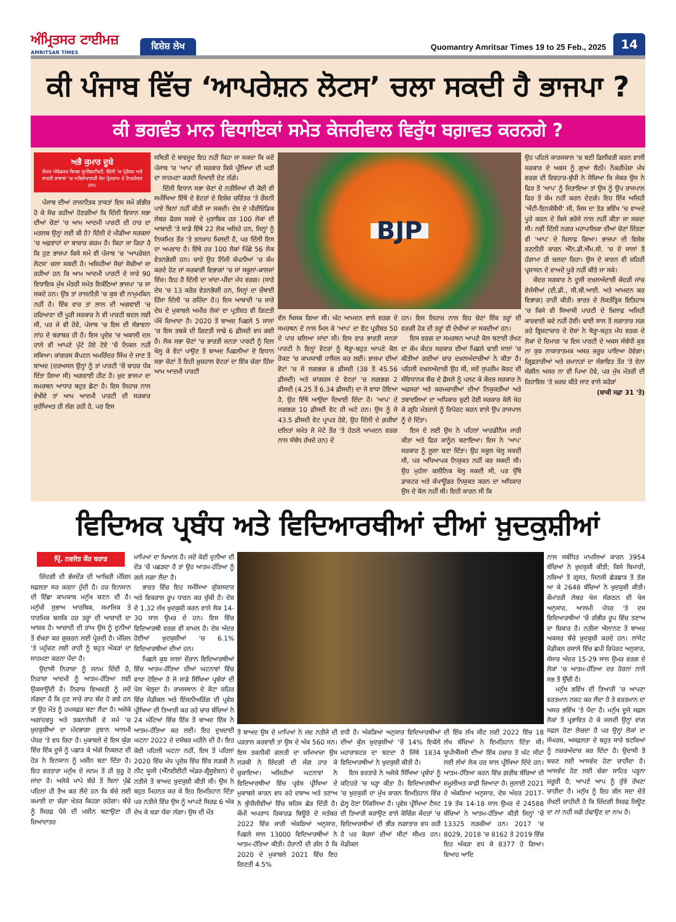ਅੰਮ੍ਰਿਤਸਰ ਟਾਈਮਜ਼
AMRITSAR TIMES
ਵਿਸ਼ੇਸ਼ ਲੇਖ
Quomantry Amritsar Times 19 to 25 Feb., 2025
14
ਕੀ ਪੰਜਾਬ ਵਿੱਚ ‘ਆਪਰੇਸ਼ਨ ਲੋਟਸ’ ਚਲਾ ਸਕਦੀ ਹੈ ਭਾਜਪਾ ?
ਕੀ ਭਗਵੰਤ ਮਾਨ ਵਿਧਾਇਕਾਂ ਸਮੇਤ ਕੇਜਰੀਵਾਲ ਵਿਰੁੱਧ ਬਗ਼ਾਵਤ ਕਰਨਗੇ ?
ਅਭੈ ਕੁਮਾਰ ਦੂਬੇ
ਲੇਖਕ ਅੰਬੇਡਕਰ ਵਿਸ਼ਵ ਯੂਨੀਵਰਸਿਟੀ, ਦਿੱਲੀ 'ਚ ਪ੍ਰੋਫੈਸਰ ਅਤੇ ਭਾਰਤੀ ਭਾਸ਼ਾਵਾਂ 'ਚ ਅਭਿਲੇਖਾਗਰੀ ਖੋਜ ਪ੍ਰੋਗਰਾਮ ਦੇ ਨਿਰਦੇਸ਼ਕ ਹਨ।
ਪੰਜਾਬ ਦੀਆਂ ਰਾਜਨੀਤਕ ਤਾਕਤਾਂ ਇਸ ਸਮੇਂ ਗੰਭੀਰ ਹੋ ਕੇ ਸੋਚ ਰਹੀਆਂ ਹੋਣਗੀਆਂ ਕਿ ਦਿੱਲੀ ਵਿਧਾਨ ਸਭਾ ਦੀਆਂ ਚੋਣਾਂ 'ਚ ਆਮ ਆਦਮੀ ਪਾਰਟੀ ਦੀ ਹਾਰ ਦਾ ਮਤਲਬ ਉਨ੍ਹਾਂ ਲਈ ਕੀ ਹੈ? ਦਿੱਲੀ ਦੇ ਮੀਡੀਆ ਸਰਕਲਾਂ 'ਚ ਅਫ਼ਵਾਹਾਂ ਦਾ ਬਾਜ਼ਾਰ ਗਰਮ ਹੈ। ਕਿਹਾ ਜਾ ਰਿਹਾ ਹੈ ਕਿ ਹੁਣ ਭਾਜਪਾ ਕਿਸੇ ਸਮੇਂ ਵੀ ਪੰਜਾਬ 'ਚ 'ਆਪਰੇਸ਼ਨ ਲੋਟਸ' ਚਲਾ ਸਕਦੀ ਹੈ। ਅਜਿਹੀਆਂ ਸੋਚਾਂ ਸੋਚੀਆਂ ਜਾ ਰਹੀਆਂ ਹਨ ਕਿ ਆਮ ਆਦਮੀ ਪਾਰਟੀ ਦੇ ਸਾਰੇ 90 ਵਿਧਾਇਕ ਮੁੱਖ ਮੰਤਰੀ ਸਮੇਤ ਇਕੱਠਿਆਂ ਭਾਜਪਾ 'ਚ ਜਾ ਸਕਦੇ ਹਨ। ਉਂਝ ਤਾਂ ਰਾਜਨੀਤੀ 'ਚ ਕੁਝ ਵੀ ਨਾਮੁਮਕਿਨ ਨਹੀਂ ਹੈ। ਇੱਕ ਵਾਰ ਤਾਂ ਲਾਲ ਦੀ ਅਗਵਾਈ 'ਚ ਹਰਿਆਣਾ ਦੀ ਪੂਰੀ ਸਰਕਾਰ ਨੇ ਵੀ ਪਾਰਟੀ ਬਦਲ ਲਈ ਸੀ, ਪਰ ਜੇ ਵੀ ਹੋਵੇ, ਪੰਜਾਬ 'ਚ ਇਸ ਦੀ ਸੰਭਾਵਨਾ ਨਾਂਹ ਦੇ ਬਰਾਬਰ ਹੀ ਹੈ। ਇਸ ਪ੍ਰਦੇਸ਼ 'ਚ ਅਕਾਲੀ ਦਲ ਹਾਲੇ ਵੀ ਆਪਣੇ ਪੁੱਟੇ ਹੋਏ ਟੋਏ 'ਚੋਂ ਨਿਕਲ ਨਹੀਂ ਸਕਿਆ। ਕਾਂਗਰਸ ਕੈਪਟਨ ਅਮਰਿੰਦਰ ਸਿੰਘ ਦੇ ਜਾਣ ਤੋਂ ਬਾਅਦ (ਦਰਅਸਲ ਉਨ੍ਹਾਂ ਨੂੰ ਤਾਂ ਪਾਰਟੀ 'ਚੋਂ ਬਾਹਰ ਧੱਕ ਦਿੱਤਾ ਗਿਆ ਸੀ) ਅਗਵਾਈ ਹੀਣ ਹੈ। ਖ਼ੁਦ ਭਾਜਪਾ ਦਾ ਸਮਰਥਨ ਆਧਾਰ ਬਹੁਤ ਛੋਟਾ ਹੈ। ਇਸ ਲਿਹਾਜ਼ ਨਾਲ ਵੇਖੀਏ ਤਾਂ ਆਮ ਆਦਮੀ ਪਾਰਟੀ ਦੀ ਸਰਕਾਰ ਸੁਰੱਖਿਅਤ ਹੀ ਲੱਗ ਰਹੀ ਹੈ, ਪਰ ਇਸ
ਸਥਿਤੀ ਦੇ ਬਾਵਜੂਦ ਇਹ ਨਹੀਂ ਕਿਹਾ ਜਾ ਸਕਦਾ ਕਿ ਕਦੋਂ ਪੰਜਾਬ 'ਚ 'ਆਪ' ਦੀ ਸਰਕਾਰ ਕਿਸੇ ਪ੍ਰੀਖਿਆ ਦੀ ਘੜੀ ਦਾ ਸਾਹਮਣਾ ਕਰਦੀ ਦਿਖਾਈ ਦੇਣ ਲੱਗੇ।
ਦਿੱਲੀ ਵਿਧਾਨ ਸਭਾ ਚੋਣਾਂ ਦੇ ਨਤੀਜਿਆਂ ਦੀ ਕੋਈ ਵੀ ਸਮੀਖਿਆ ਇੱਥੋਂ ਦੇ ਵੋਟਰਾਂ ਦੇ ਵਿਸ਼ੇਸ਼ ਚਰਿੱਤਰ 'ਤੇ ਰੌਸ਼ਨੀ ਪਾਏ ਬਿਨਾਂ ਨਹੀਂ ਕੀਤੀ ਜਾ ਸਕਦੀ। ਦੇਸ਼ ਦੇ ਪੀਰੀਓਡਿਕ ਲੇਬਰ ਫੋਰਸ ਸਰਵੇ ਦੇ ਮੁਤਾਬਿਕ ਹਰ 100 ਲੋਕਾਂ ਦੀ ਆਬਾਦੀ 'ਤੇ ਸਾਡੇ ਇੱਥੇ 22 ਲੋਕ ਅਜਿਹੇ ਹਨ, ਜਿਨ੍ਹਾਂ ਨੂੰ ਨਿਯਮਿਤ ਤੌਰ 'ਤੇ ਤਨਖ਼ਾਹ ਮਿਲਦੀ ਹੈ, ਪਰ ਦਿੱਲੀ ਇਸ ਦਾ ਅਪਵਾਦ ਹੈ। ਇੱਥੇ ਹਰ 100 ਲੋਕਾਂ ਪਿੱਛੇ 56 ਲੋਕ ਵੇਤਨਭੋਗੀ ਹਨ। ਚਾਹੇ ਉਹ ਨਿੱਜੀ ਕੰਪਨੀਆਂ 'ਚ ਕੰਮ ਕਰਦੇ ਹੋਣ ਜਾਂ ਸਰਕਾਰੀ ਵਿਭਾਗਾਂ 'ਚ ਜਾਂ ਸਕੂਲਾਂ-ਕਾਲਜਾਂ ਵਿੱਚ। ਇਹ ਹੈ ਦਿੱਲੀ ਦਾ ਖਾਂਦਾ-ਪੀਂਦਾ ਮੱਧ ਵਰਗ। (ਸਾਰੇ ਦੇਸ਼ 'ਚ 13 ਕਰੋੜ ਵੇਤਨਭੋਗੀ ਹਨ, ਜਿਨ੍ਹਾਂ ਦਾ ਚੌਥਾਈ ਹਿੱਸਾ ਦਿੱਲੀ 'ਚ ਰਹਿੰਦਾ ਹੈ।) ਇਸ ਆਬਾਦੀ 'ਚ ਸਾਰੇ ਦੇਸ਼ ਦੇ ਮੁਕਾਬਲੇ ਅਮੀਰ ਲੋਕਾਂ ਦਾ ਪ੍ਰਤੀਸ਼ਤ ਵੀ ਗਿਣਤੀ ਪੱਖੋਂ ਜ਼ਿਆਦਾ ਹੈ। 2020 ਤੋਂ ਬਾਅਦ ਪਿਛਲੇ 5 ਸਾਲਾਂ 'ਚ ਇਸ ਤਬਕੇ ਦੀ ਗਿਣਤੀ ਸਾਢੇ 6 ਫ਼ੀਸਦੀ ਵਧ ਗਈ ਹੈ। ਲੋਕ ਸਭਾ ਚੋਣਾਂ 'ਚ ਭਾਰਤੀ ਜਨਤਾ ਪਾਰਟੀ ਨੂੰ ਦਿਲ ਖੋਲ੍ਹ ਕੇ ਵੋਟਾਂ ਪਾਉਣ ਤੋਂ ਬਾਅਦ ਪਿਛਲੀਆਂ ਦੋ ਵਿਧਾਨ ਸਭਾ ਚੋਣਾਂ ਤੋਂ ਇਹੀ ਖ਼ੁਸ਼ਹਾਲ ਵੋਟਰਾਂ ਦਾ ਇੱਕ ਚੰਗਾ ਹਿੱਸਾ ਆਮ ਆਦਮੀ ਪਾਰਟੀ
BJP
ਉਹ ਪਹਿਲੇ ਕਾਰਜਕਾਲ 'ਚ ਬਣੀ ਡਿਲੀਵਰੀ ਕਰਨ ਵਾਲੀ ਸਰਕਾਰ ਦੇ ਅਕਸ ਨੂੰ ਗੁਆ ਬੈਠੀ। ਨੌਕਰੀਪੇਸ਼ਾ ਮੱਧ ਵਰਗ ਦੀ ਵਿਵਹਾਰ-ਬੁੱਧੀ ਨੇ ਸੋਚਿਆ ਕਿ ਜੇਕਰ ਉਸ ਨੇ ਫਿਰ ਤੋਂ 'ਆਪ' ਨੂੰ ਜਿਤਾਇਆ ਤਾਂ ਉਸ ਨੂੰ ਉਪ ਰਾਜਪਾਲ ਫਿਰ ਤੋਂ ਕੰਮ ਨਹੀਂ ਕਰਨ ਦੇਣਗੇ। ਇਹ ਇੱਕ ਅਜਿਹੀ 'ਐਂਟੀ-ਇਨਕੰਬੈਂਸੀ' ਸੀ, ਜਿਸ ਦਾ ਤੋੜ ਭਵਿੱਖ 'ਚ ਵਾਅਦੇ ਪੂਰੇ ਕਰਨ ਦੇ ਕਿਸੇ ਭਰੋਸੇ ਨਾਲ ਨਹੀਂ ਕੀਤਾ ਜਾ ਸਕਦਾ ਸੀ। ਨਵੀਂ ਦਿੱਲੀ ਨਗਰ ਮਹਾਪਾਲਿਕਾ ਦੀਆਂ ਚੋਣਾਂ ਜਿੱਤਣਾ ਵੀ 'ਆਪ' ਦੇ ਖ਼ਿਲਾਫ਼ ਗਿਆ। ਭਾਜਪਾ ਦੀ ਵਿਸ਼ੇਸ਼ ਰਣਨੀਤੀ ਕਾਰਨ ਐੱਨ.ਡੀ.ਐੱਮ.ਸੀ. 'ਚ ਦੋ ਸਾਲਾਂ ਤੋਂ ਹੰਗਾਮਾ ਹੀ ਚਲਦਾ ਰਿਹਾ। ਉਸ ਦੇ ਕਾਰਨ ਵੀ ਸ਼ਹਿਰੀ ਪ੍ਰਸ਼ਾਸਨ ਦੇ ਵਾਅਦੇ ਪੂਰੇ ਨਹੀਂ ਕੀਤੇ ਜਾ ਸਕੇ।
ਕੇਂਦਰ ਸਰਕਾਰ ਨੇ ਦੂਜੀ ਦਖ਼ਲਅੰਦਾਜ਼ੀ ਕੇਂਦਰੀ ਜਾਂਚ ਏਜੰਸੀਆਂ (ਈ.ਡੀ., ਸੀ.ਬੀ.ਆਈ. ਅਤੇ ਆਮਦਨ ਕਰ ਵਿਭਾਗ) ਰਾਹੀਂ ਕੀਤੀ। ਭਾਰਤ ਦੇ ਲੋਕਤੰਤ੍ਰਿਕ ਇਤਿਹਾਸ 'ਚ ਕਿਸੇ ਵੀ ਸਿਆਸੀ ਪਾਰਟੀ ਦੇ ਖ਼ਿਲਾਫ਼ ਅਜਿਹੀ ਕਾਰਵਾਈ ਕਦੇ ਨਹੀਂ ਹੋਈ। ਢਾਈ ਸਾਲ ਤੋਂ ਲਗਾਤਾਰ ਲਗ ਰਹੇ ਭ੍ਰਿਸ਼ਟਾਚਾਰ ਦੇ ਦੋਸ਼ਾਂ ਨੇ ਥੋੜ੍ਹਾ-ਬਹੁਤ ਮੱਧ ਵਰਗ ਦੇ ਲੋਕਾਂ ਦੇ ਦਿਮਾਗ 'ਚ ਇਸ ਪਾਰਟੀ ਦੇ ਅਕਸ ਸੰਬੰਧੀ ਕੁਝ ਨਾ ਕੁਝ ਨਾਕਾਰਾਤਮਕ ਅਸਰ ਜ਼ਰੂਰ ਪਾਇਆ ਹੋਵੇਗਾ। ਗ੍ਰਿਫ਼ਤਾਰੀਆਂ ਅਤੇ ਜ਼ਮਾਨਤਾਂ ਦਾ ਸੰਭਾਵਿਤ ਤੌਰ 'ਤੇ ਏਨਾ ਸੰਗੀਨ ਅਸਰ ਨਾ ਵੀ ਪਿਆ ਹੋਵੇ, ਪਰ ਮੁੱਖ ਮੰਤਰੀ ਦੀ ਰਿਹਾਇਸ਼ 'ਤੇ ਖ਼ਰਚ ਕੀਤੇ ਜਾਣ ਵਾਲੇ ਕਰੋੜਾਂ
(ਬਾਕੀ ਸਫ਼ਾ 31 'ਤੇ)
ਵੱਲ ਖਿਸਕ ਗਿਆ ਸੀ। ਘੱਟ ਆਮਦਨ ਵਾਲੇ ਵਰਗ ਦੇ ਸਮਰਥਨ ਦੇ ਨਾਲ ਮਿਲ ਕੇ 'ਆਪ' ਦਾ ਵੋਟ ਪ੍ਰਤੀਸ਼ਤ 50 ਦੇ ਪਾਰ ਚਲਿਆ ਜਾਂਦਾ ਸੀ। ਇਸ ਵਾਰ ਭਾਰਤੀ ਜਨਤਾ ਪਾਰਟੀ ਨੇ ਇਨ੍ਹਾਂ ਵੋਟਰਾਂ ਨੂੰ ਥੋੜ੍ਹਾ-ਬਹੁਤ ਆਪਣੇ ਕੋਲ ਰੋਕਣ 'ਚ ਕਾਮਯਾਬੀ ਹਾਸਿਲ ਕਰ ਲਈ। ਭਾਜਪਾ ਦੀਆਂ ਵੋਟਾਂ 'ਚ ਜੋ ਲਗਭਗ 8 ਫ਼ੀਸਦੀ (38 ਤੋਂ 45.56 ਫ਼ੀਸਦੀ) ਅਤੇ ਕਾਂਗਰਸ ਦੇ ਵੋਟਰਾਂ 'ਚ ਲਗਭਗ 2 ਫ਼ੀਸਦੀ (4.25 ਤੋਂ 6.34 ਫ਼ੀਸਦੀ) ਦਾ ਜੋ ਵਾਧਾ ਹੋਇਆ ਹੈ, ਉਹ ਇੱਥੋਂ ਆਉਂਦਾ ਦਿਖਾਈ ਦਿੰਦਾ ਹੈ। 'ਆਪ' ਦੇ ਲਗਭਗ 10 ਫ਼ੀਸਦੀ ਵੋਟ ਹੀ ਘਟੇ ਹਨ। ਉਸ ਨੂੰ ਜੋ 43.5 ਫ਼ੀਸਦੀ ਵੋਟ ਪ੍ਰਾਪਤ ਹੋਏ, ਉਹ ਦਿੱਲੀ ਦੇ ਗ਼ਰੀਬਾਂ ਦਲਿਤਾਂ ਸਮੇਤ ਜੋ ਮੋਟੇ ਤੌਰ 'ਤੇ ਹੇਠਲੇ ਆਮਦਨ ਵਰਗ ਨਾਲ ਸੰਬੰਧ ਰੱਖਦੇ ਹਨ) ਦੇ
ਹਨ। ਇਸ ਲਿਹਾਜ਼ ਨਾਲ ਇਹ ਚੋਣਾਂ ਇੱਕ ਤਰ੍ਹਾਂ ਦੀ ਵਰਗੀ ਹੋੜ ਦੀ ਤਰ੍ਹਾਂ ਵੀ ਦੇਖੀਆਂ ਜਾ ਸਕਦੀਆਂ ਹਨ।
ਇਸ ਵਰਗ ਦਾ ਸਮਰਥਨ ਆਪਣੇ ਕੋਲ ਬਣਾਈ ਰੱਖਣ ਦਾ ਕੰਮ ਕੇਂਦਰ ਸਰਕਾਰ ਦੀਆਂ ਪਿਛਲੇ ਢਾਈ ਸਾਲਾਂ 'ਚ ਕੀਤੀਆਂ ਗਈਆਂ ਚਾਰ ਦਖ਼ਲਅੰਦਾਜ਼ੀਆਂ ਨੇ ਕੀਤਾ ਹੈ। ਪਹਿਲੀ ਦਖ਼ਲਅੰਦਾਜ਼ੀ ਉਹ ਸੀ, ਜਦੋਂ ਸੁਪਰੀਮ ਕੋਰਟ ਦੀ ਸੰਵਿਧਾਨਕ ਬੈਂਚ ਦੇ ਫ਼ੈਸਲੇ ਨੂੰ ਪਲਟ ਕੇ ਕੇਂਦਰ ਸਰਕਾਰ ਨੇ ਅਫ਼ਸਰਾਂ ਅਤੇ ਕਰਮਚਾਰੀਆਂ ਦੀਆਂ ਨਿਯੁਕਤੀਆਂ ਅਤੇ ਤਬਾਦਲਿਆਂ ਦਾ ਅਧਿਕਾਰ ਚੁਣੀ ਹੋਈ ਸਰਕਾਰ ਕੋਲੋਂ ਖੋਹ ਕੇ ਗ੍ਰਹਿ ਮੰਤਰਾਲੇ ਨੂੰ ਰਿਪੋਰਟ ਕਰਨ ਵਾਲੇ ਉਪ ਰਾਜਪਾਲ ਨੂੰ ਦੇ ਦਿੱਤਾ।
ਇਸ ਦੇ ਲਈ ਉਸ ਨੇ ਪਹਿਲਾਂ ਆਰਡੀਨੈਂਸ ਜਾਰੀ ਕੀਤਾ ਅਤੇ ਫਿਰ ਕਾਨੂੰਨ ਬਣਾਇਆ। ਇਸ ਨੇ 'ਆਪ' ਸਰਕਾਰ ਨੂੰ ਲੂਲਾ ਬਣਾ ਦਿੱਤਾ। ਉਹ ਸਕੂਲ ਖੋਲ੍ਹ ਸਕਦੀ ਸੀ, ਪਰ ਅਧਿਆਪਕ ਨਿਯੁਕਤ ਨਹੀਂ ਕਰ ਸਕਦੀ ਸੀ। ਉਹ ਮੁਹੱਲਾ ਕਲੀਨਿਕ ਖੋਲ੍ਹ ਸਕਦੀ ਸੀ, ਪਰ ਉੱਥੇ ਡਾਕਟਰ ਅਤੇ ਕੰਪਾਊਂਡਰ ਨਿਯੁਕਤ ਕਰਨ ਦਾ ਅਧਿਕਾਰ ਉਸ ਦੇ ਕੋਲ ਨਹੀਂ ਸੀ। ਇਹੀ ਕਾਰਨ ਸੀ ਕਿ
ਵਿਦਿਅਕ ਪ੍ਰਬੰਧ ਅਤੇ ਵਿਦਿਆਰਥੀਆਂ ਦੀਆਂ ਖ਼ੁਦਕੁਸ਼ੀਆਂ
ਪ੍ਰਿੰ. ਨਵਜੋਤ ਕੌਰ ਬਰਾੜ
ਜ਼ਿੰਦਗੀ ਦੀ ਭੱਜਦੌੜ ਦੀ ਆਖ਼ਿਰੀ ਮੰਜ਼ਿਲ ਸਫ਼ਲਤਾ ਸਰ ਕਰਨਾ ਹੁੰਦੀ ਹੈ। ਹਰ ਇਨਸਾਨ ਦੀ ਇੱਛਾ ਕਾਮਯਾਬ ਮਨੁੱਖ ਬਣਨ ਦੀ ਹੈ। ਮਨੁੱਖੀ ਸੁਭਾਅ ਆਰਥਿਕ, ਸਮਾਜਿਕ ਤੇ ਧਾਰਮਿਕ ਬਲਕਿ ਹਰ ਤਰ੍ਹਾਂ ਦੀ ਆਜ਼ਾਦੀ ਦਾ ਆਸ਼ਕ ਹੈ। ਆਜ਼ਾਦੀ ਦੀ ਤਾਂਘ ਉਸ ਨੂੰ ਦੁਨੀਆਂ ਤੋਂ ਵੱਖਰਾ ਕਰ ਗੁਜ਼ਰਨ ਲਈ ਪ੍ਰੇਰਦੀ ਹੈ। ਮੰਜ਼ਿਲ 'ਤੇ ਪਹੁੰਚਣ ਲਈ ਰਾਹੀ ਨੂੰ ਬਹੁਤ ਔਕੜਾਂ ਦਾ ਸਾਹਮਣਾ ਕਰਨਾ ਪੈਂਦਾ ਹੈ।
ਉਦਾਸੀ ਨਿਰਾਸ਼ਾ ਨੂੰ ਜਨਮ ਦਿੰਦੀ ਹੈ, ਨਿਰਾਸ਼ਾ ਆਦਮੀ ਨੂੰ ਆਤਮ-ਹੱਤਿਆ ਲਈ ਉਕਸਾਉਂਦੀ ਹੈ। ਨਿਰਾਸ਼ ਵਿਅਕਤੀ ਨੂੰ ਜਦੋਂ ਲੱਗਦਾ ਹੈ ਕਿ ਹੁਣ ਸਾਰੇ ਰਾਹ ਬੰਦ ਹੋ ਗਏ ਹਨ ਤਾਂ ਉਹ ਮੌਤ ਨੂੰ ਹਮਸਫ਼ਰ ਬਣਾ ਲੈਂਦਾ ਹੈ। ਅਜੋਕੇ ਅਗਾਂਹਵਧੂ ਅਤੇ ਤਕਨਾਲੋਜੀ ਦੇ ਸਮੇਂ 'ਚ ਖ਼ੁਦਕੁਸ਼ੀਆਂ ਦਾ ਮੰਦਭਾਗਾ ਰੁਝਾਨ ਆਲਮੀ ਪੱਧਰ 'ਤੇ ਵਧ ਰਿਹਾ ਹੈ। ਮੁਕਾਬਲੇ ਦੇ ਇਸ ਯੁੱਗ ਵਿੱਚ ਇੱਕ ਦੂਜੇ ਨੂੰ ਪਛਾੜ ਕੇ ਅੱਗੇ ਨਿਕਲਣ ਦੀ ਹੋੜ ਨੇ ਇਨਸਾਨ ਨੂੰ ਮਸ਼ੀਨ ਬਣਾ ਦਿੱਤਾ ਹੈ। ਇਹ ਵਰਤਾਰਾ ਮਨੁੱਖ ਦੇ ਜਨਮ ਤੋਂ ਹੀ ਸ਼ੁਰੂ ਹੋ ਜਾਂਦਾ ਹੈ। ਅਜੋਕੇ ਮਾਪੇ ਬੱਚੇ ਤੋਂ ਬਿਨਾਂ ਪੁੱਛੇ ਪਹਿਲਾਂ ਹੀ ਤੈਅ ਕਰ ਲੈਂਦੇ ਹਨ ਕਿ ਬੱਚੇ ਲਈ ਕਮਾਈ ਦਾ ਚੰਗਾ ਖੇਤਰ ਕਿਹੜਾ ਰਹੇਗਾ। ਬੱਚੇ ਨੂੰ ਸਿਰਫ਼ ਪੈਸੇ ਦੀ ਮਸ਼ੀਨ ਬਣਾਉਣਾ ਹੀ ਜ਼ਿਆਦਾਤਰ
ਮਾਪਿਆਂ ਦਾ ਖ਼ਿਆਲ ਹੈ। ਜਦੋਂ ਕੋਈ ਦੁਨੀਆ ਦੀ ਦੌੜ 'ਚੋਂ ਪਛੜਦਾ ਹੈ ਤਾਂ ਉਹ ਆਤਮ-ਹੱਤਿਆ ਨੂੰ ਗਲੇ ਲਗਾ ਲੈਂਦਾ ਹੈ।
ਭਾਰਤ ਵਿੱਚ ਇਹ ਸਮੱਸਿਆ ਗੁੰਝਲਦਾਰ ਅਤੇ ਵਿਕਰਾਲ ਰੂਪ ਧਾਰਨ ਕਰ ਚੁੱਕੀ ਹੈ। ਦੇਸ਼ ਦੇ 1.32 ਲੱਖ ਖ਼ੁਦਕੁਸ਼ੀ ਕਰਨ ਵਾਲੇ ਲੋਕ 14-30 ਸਾਲ ਉਮਰ ਦੇ ਹਨ। ਇਸ ਵਿੱਚ ਵਿਦਿਆਰਥੀ ਵਰਗ ਵੀ ਸ਼ਾਮਲ ਹੈ। ਦੇਸ਼ ਅੰਦਰ ਹੋਈਆਂ ਖ਼ੁਦਕੁਸ਼ੀਆਂ 'ਚ 6.1% ਵਿਦਿਆਰਥੀਆਂ ਦੀਆਂ ਹਨ।
ਪਿਛਲੇ ਕੁਝ ਸਾਲਾਂ ਦੌਰਾਨ ਵਿਦਿਆਰਥੀਆਂ ਵਿੱਚ ਆਤਮ-ਹੱਤਿਆ ਦੀਆਂ ਘਟਨਾਵਾਂ ਵਿੱਚ ਵਾਧਾ ਹੋਇਆ ਹੈ ਜੋ ਸਾਡੇ ਸਿੱਖਿਆ ਪ੍ਰਬੰਧਾਂ ਦੀ ਪੋਲ ਖੋਲ੍ਹਦਾ ਹੈ। ਰਾਜਸਥਾਨ ਦੇ ਕੋਟਾ ਸ਼ਹਿਰ ਵਿੱਚ ਮੈਡੀਕਲ ਅਤੇ ਇੰਜਨੀਅਰਿੰਗ ਦੀ ਪ੍ਰਵੇਸ਼ ਪ੍ਰੀਖਿਆ ਦੀ ਤਿਆਰੀ ਕਰ ਰਹੇ ਚਾਰ ਬੱਚਿਆਂ ਨੇ 24 ਘੰਟਿਆਂ ਵਿੱਚ ਇੱਕ ਤੋਂ ਬਾਅਦ ਇੱਕ ਨੇ ਆਤਮ-ਹੱਤਿਆ ਕਰ ਲਈ। ਇਹ ਦੁਖਦਾਈ ਘਟਨਾ 2022 ਦੇ ਦਸੰਬਰ ਮਹੀਨੇ ਦੀ ਹੈ। ਇਹ ਕੋਈ ਪਹਿਲੀ ਘਟਨਾ ਨਹੀਂ, ਇਸ ਤੋਂ ਪਹਿਲਾਂ 2020 ਵਿੱਚ ਮੱਧ ਪ੍ਰਦੇਸ਼ ਵਿੱਚ ਇੱਕ ਲੜਕੀ ਨੇ ਨੀਟ ਯੂਜੀ (ਐੱਨਈਈਟੀ ਅੰਡਰ-ਗ੍ਰੈਜੂਏਸ਼ਨ) ਦੇ ਨਤੀਜੇ ਤੋਂ ਬਾਅਦ ਖ਼ੁਦਕੁਸ਼ੀ ਕੀਤੀ ਸੀ। ਉਸ ਨੇ ਬਹੁਤ ਮਿਹਨਤ ਕਰ ਕੇ ਇਹ ਇਮਤਿਹਾਨ ਦਿੱਤਾ ਪਰ ਨਤੀਜੇ ਵਿੱਚ ਉਸ ਨੂੰ ਆਪਣੇ ਸਿਰਫ਼ 6 ਅੰਕ ਦੇਖ ਕੇ ਬੜਾ ਧੱਕਾ ਲੱਗਾ। ਉਸ ਦੀ ਮੌਤ
ਨਾਲ ਸਬੰਧਿਤ ਮਾਮਲਿਆਂ ਕਾਰਨ 3954 ਬੱਚਿਆਂ ਨੇ ਖ਼ੁਦਕੁਸ਼ੀ ਕੀਤੀ; ਕਿਸੇ ਬਿਮਾਰੀ, ਨਸ਼ਿਆਂ ਤੋਂ ਗ੍ਰਸਤ, ਜਿਨਸੀ ਛੇੜਛਾੜ ਤੋਂ ਤੰਗ ਆ ਕੇ 2648 ਬੱਚਿਆਂ ਨੇ ਖ਼ੁਦਕੁਸ਼ੀ ਕੀਤੀ। ਕੌਮਾਂਤਰੀ ਲੇਬਰ ਖੋਜ ਸੰਗਠਨ ਦੀ ਖੋਜ ਅਨੁਸਾਰ, ਆਲਮੀ ਪੱਧਰ 'ਤੇ ਦਸ ਵਿਦਿਆਰਥੀਆਂ 'ਚੋਂ ਗੰਭੀਰ ਰੂਪ ਵਿੱਚ ਤਣਾਅ ਦਾ ਸ਼ਿਕਾਰ ਹੈ। ਨਤੀਜਾ ਐਲਾਨਣ ਤੋਂ ਬਾਅਦ ਅਕਸਰ ਬੱਚੇ ਖ਼ੁਦਕੁਸ਼ੀ ਕਰਦੇ ਹਨ। ਲਾਂਸੇਟ ਮੈਡੀਕਲ ਰਸਾਲੇ ਵਿੱਚ ਛਪੀ ਰਿਪੋਰਟ ਅਨੁਸਾਰ, ਸੰਸਾਰ ਅੰਦਰ 15-29 ਸਾਲ ਉਮਰ ਵਰਗ ਦੇ ਲੋਕਾਂ 'ਚ ਆਤਮ-ਹੱਤਿਆ ਦਰ ਹੋਰਨਾਂ ਨਾਲੋਂ ਸਭ ਤੋਂ ਉੱਚੀ ਹੈ।
ਮਨੁੱਖ ਭਵਿੱਖ ਦੀ ਤਿਆਰੀ 'ਚ ਆਪਣਾ ਵਰਤਮਾਨ ਨਸ਼ਟ ਕਰ ਲੈਂਦਾ ਹੈ ਤੇ ਵਰਤਮਾਨ ਦਾ ਅਸਰ ਭਵਿੱਖ 'ਤੇ ਪੈਂਦਾ ਹੈ। ਮਨੁੱਖ ਦੂਜੇ ਸਫ਼ਲ ਲੋਕਾਂ ਤੋਂ ਪ੍ਰਭਾਵਿਤ ਹੋ ਕੇ ਜਲਦੀ ਉਨ੍ਹਾਂ ਵਾਂਗ ਸਫ਼ਲ ਹੋਣਾ ਲੋਚਦਾ ਹੈ ਪਰ ਉਨ੍ਹਾਂ ਲੋਕਾਂ ਦਾ ਸੰਘਰਸ਼, ਅਸਫ਼ਲਤਾ ਦੇ ਬਹੁਤ ਸਾਰੇ ਝਟਕਿਆਂ ਨੂੰ ਨਜ਼ਰਅੰਦਾਜ਼ ਕਰ ਦਿੰਦਾ ਹੈ। ਉਦਾਸੀ ਤੋਂ ਬਚਣ ਲਈ ਆਸਵੰਦ ਹੋਣਾ ਚਾਹੀਦਾ ਹੈ। ਆਸਵੰਦ ਹੋਣ ਲਈ ਚੰਗਾ ਸਾਹਿਤ ਪੜ੍ਹਨਾ ਜ਼ਰੂਰੀ ਹੈ; ਆਪਣੇ ਆਪ ਨੂੰ ਰੁੱਝੇ ਰੱਖਣਾ ਚਾਹੀਦਾ ਹੈ। ਮਨੁੱਖ ਨੂੰ ਇਹ ਗੱਲ ਸਦਾ ਚੇਤੇ ਰੱਖਣੀ ਚਾਹੀਦੀ ਹੈ ਕਿ ਜ਼ਿੰਦਗੀ ਸਿਰਫ਼ ਜਿਊਣ ਦਾ ਨਾਂ ਨਹੀਂ ਸਗੋਂ ਹੰਢਾਉਣ ਦਾ ਨਾਮ ਹੈ।
ਤੋਂ ਬਾਅਦ ਉਸ ਦੇ ਮਾਪਿਆਂ ਨੇ ਜਦ ਨਤੀਜੇ ਦੀ ਪੜਤਾਲ ਕਰਵਾਈ ਤਾਂ ਉਸ ਦੇ ਅੰਕ 560 ਸਨ। ਇਸ ਤਕਨੀਕੀ ਗਲਤੀ ਦਾ ਖ਼ਮਿਆਜ਼ਾ ਉਸ ਲੜਕੀ ਨੇ ਜ਼ਿੰਦਗੀ ਦੀ ਜੰਗ ਹਾਰ ਕੇ ਚੁਕਾਇਆ। ਅਜਿਹੀਆਂ ਘਟਨਾਵਾਂ ਨੇ ਵਿਦਿਆਰਥੀਆਂ ਵਿੱਚ ਪ੍ਰਵੇਸ਼ ਪ੍ਰੀਖਿਆ ਦੇ ਮੁਕਾਬਲੇ ਕਾਰਨ ਵਧ ਰਹੇ ਦਬਾਅ ਅਤੇ ਤਣਾਅ ਨੇ ਬੁੱਧੀਜੀਵੀਆਂ ਵਿੱਚ ਬਹਿਸ ਛੇੜ ਦਿੱਤੀ ਹੈ। ਕੌਮੀ ਅਪਰਾਧ ਰਿਕਾਰਡ ਬਿਊਰੋ ਦੇ ਸਤੰਬਰ 2022 ਵਿੱਚ ਜਾਰੀ ਅੰਕੜਿਆਂ ਅਨੁਸਾਰ, ਪਿਛਲੇ ਸਾਲ 13000 ਵਿਦਿਆਰਥੀਆਂ ਨੇ ਆਤਮ-ਹੱਤਿਆ ਕੀਤੀ। ਹੈਰਾਨੀ ਦੀ ਗੱਲ ਹੈ ਕਿ 2020 ਦੇ ਮੁਕਾਬਲੇ 2021 ਵਿੱਚ ਇਹ ਗਿਣਤੀ 4.5%
ਵਧੀ ਹੈ। ਅੰਕੜਿਆਂ ਅਨੁਸਾਰ ਵਿਦਿਆਰਥੀਆਂ ਦੀਆਂ ਕੁੱਲ ਖ਼ੁਦਕੁਸ਼ੀਆਂ 'ਚੋਂ 14% ਇਕੱਲੇ ਮਹਾਰਾਸ਼ਟਰ ਦਾ ਬਣਦਾ ਹੈ ਜਿੱਥੇ 1834 ਵਿਦਿਆਰਥੀਆਂ ਨੇ ਖ਼ੁਦਕੁਸ਼ੀ ਕੀਤੀ ਹੈ।
ਇਸ ਵਰਤਾਰੇ ਨੇ ਅਜੋਕੇ ਸਿੱਖਿਆ ਪ੍ਰਬੰਧਾਂ ਨੂੰ ਕਟਿਹਰੇ 'ਚ ਖੜ੍ਹਾ ਕੀਤਾ ਹੈ। ਵਿਦਿਆਰਥੀਆਂ 'ਚ ਖ਼ੁਦਕੁਸ਼ੀ ਦਾ ਮੁੱਖ ਕਾਰਨ ਇਮਤਿਹਾਨ ਵਿੱਚ ਫ਼ੇਲ੍ਹ ਹੋਣਾ ਨਿੱਕਲਿਆ ਹੈ। ਪ੍ਰਵੇਸ਼ ਪ੍ਰੀਖਿਆ ਟੈਸਟ ਦੀ ਤਿਆਰੀ ਕਰਾਉਣ ਵਾਲੇ ਕੋਚਿੰਗ ਕੇਂਦਰਾਂ 'ਚ ਵਿਦਿਆਰਥੀਆਂ ਦੀ ਭੀੜ ਲਗਾਤਾਰ ਵਧ ਰਹੀ ਹੈ ਪਰ ਕੋਰਸਾਂ ਦੀਆਂ ਸੀਟਾਂ ਸੀਮਤ ਹਨ। ਮੈਡੀਕਲ
ਦੀ ਇੱਕ ਲੱਖ ਸੀਟ ਲਈ 2022 ਵਿੱਚ 18 ਲੱਖ ਬੱਚਿਆਂ ਨੇ ਇਮਤਿਹਾਨ ਦਿੱਤਾ ਸੀ। ਯੂਪੀਐੱਸਸੀ ਦੀਆਂ ਇੱਕ ਹਜ਼ਾਰ ਤੋਂ ਘੱਟ ਸੀਟਾਂ ਲਈ ਲੱਖਾਂ ਲੋਕ ਹਰ ਸਾਲ ਪ੍ਰੀਖਿਆ ਦਿੰਦੇ ਹਨ। ਆਤਮ-ਹੱਤਿਆ ਕਰਨ ਵਿੱਚ ਗ਼ਰੀਬ ਬੱਚਿਆਂ ਦੀ ਸ਼ਮੂਲੀਅਤ ਕਾਫ਼ੀ ਜ਼ਿਆਦਾ ਹੈ। ਜੁਲਾਈ 2021 ਦੇ ਅੰਕੜਿਆਂ ਅਨੁਸਾਰ, ਦੇਸ਼ ਅੰਦਰ 2017-19 ਤੱਕ 14-18 ਸਾਲ ਉਮਰ ਦੇ 24588 ਬੱਚਿਆਂ ਨੇ ਆਤਮ-ਹੱਤਿਆ ਕੀਤੀ ਜਿਨ੍ਹਾਂ 'ਚੋਂ 13325 ਲੜਕੀਆਂ ਹਨ। 2017 'ਚ 8029, 2018 'ਚ 8162 ਤੇ 2019 ਵਿੱਚ ਇਹ ਅੰਕੜਾ ਵਧ ਕੇ 8377 ਹੋ ਗਿਆ। ਵਿਆਹ ਆਦਿ